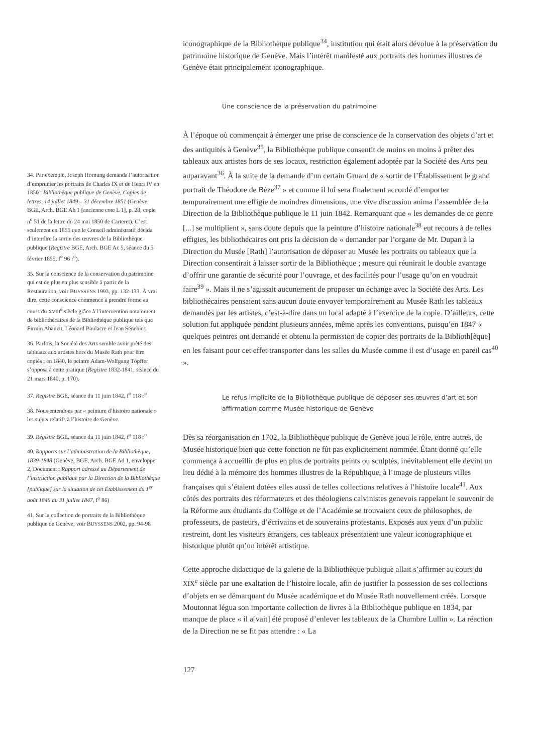34. Par exemple, Joseph Hornung demanda l’autorisation d’emprunter les portraits de Charles IX et de Henri IV en 1850 : Bibliothèque publique de Genève, Copies de lettres, 14 juillet 1849 – 31 décembre 1851 (Genève, BGE, Arch. BGE Ah 1 [ancienne cote L 1], p. 28, copie n<sup>o</sup> 51 de la lettre du 24 mai 1850 de Carteret). C’est seulement en 1855 que le Conseil administratif décida d’interdire la sortie des œuvres de la Bibliothèque publique (Registre BGE, Arch. BGE Ac 5, séance du 5 février 1855, f<sup>o</sup> 96 r<sup>o</sup>).
35. Sur la conscience de la conservation du patrimoine qui est de plus en plus sensible à partir de la Restauration, voir BUYSSENS 1993, pp. 132-133. À vrai dire, cette conscience commence à prendre forme au cours du XVIII<sup>e</sup> siècle grâce à l’intervention notamment de bibliothécaires de la Bibliothèque publique tels que Firmin Abauzit, Léonard Baulacre et Jean Sénebier.
36. Parfois, la Société des Arts semble avoir prêté des tableaux aux artistes hors du Musée Rath pour être copiés ; en 1840, le peintre Adam-Wolfgang Töpffer s’opposa à cette pratique (Registre 1832-1841, séance du 21 mars 1840, p. 170).
37. Registre BGE, séance du 11 juin 1842, f<sup>o</sup> 118 r<sup>o</sup>
38. Nous entendons par « peinture d’histoire nationale » les sujets relatifs à l’histoire de Genève.
39. Registre BGE, séance du 11 juin 1842, f<sup>o</sup> 118 r<sup>o</sup>
40. Rapports sur l’administration de la Bibliothèque, 1839-1848 (Genève, BGE, Arch. BGE Ad 1, enveloppe 2, Document : Rapport adressé au Département de l’instruction publique par la Direction de la Bibliothèque [publique] sur la situation de cet Établissement du 1<sup>er</sup> août 1846 au 31 juillet 1847, f<sup>o</sup> 86)
41. Sur la collection de portraits de la Bibliothèque publique de Genève, voir BUYSSENS 2002, pp. 94-98
iconographique de la Bibliothèque publique<sup>34</sup>, institution qui était alors dévolue à la préservation du patrimoine historique de Genève. Mais l’intérêt manifesté aux portraits des hommes illustres de Genève était principalement iconographique.
Une conscience de la préservation du patrimoine
À l’époque où commençait à émerger une prise de conscience de la conservation des objets d’art et des antiquités à Genève<sup>35</sup>, la Bibliothèque publique consentit de moins en moins à prêter des tableaux aux artistes hors de ses locaux, restriction également adoptée par la Société des Arts peu auparavant<sup>36</sup>. À la suite de la demande d’un certain Gruard de « sortir de l’Établissement le grand portrait de Théodore de Bèze<sup>37</sup> » et comme il lui sera finalement accordé d’emporter temporairement une effigie de moindres dimensions, une vive discussion anima l’assemblée de la Direction de la Bibliothèque publique le 11 juin 1842. Remarquant que « les demandes de ce genre [...] se multiplient », sans doute depuis que la peinture d’histoire nationale<sup>38</sup> eut recours à de telles effigies, les bibliothécaires ont pris la décision de « demander par l’organe de Mr. Dupan à la Direction du Musée [Rath] l’autorisation de déposer au Musée les portraits ou tableaux que la Direction consentirait à laisser sortir de la Bibliothèque ; mesure qui réunirait le double avantage d’offrir une garantie de sécurité pour l’ouvrage, et des facilités pour l’usage qu’on en voudrait faire<sup>39</sup> ». Mais il ne s’agissait aucunement de proposer un échange avec la Société des Arts. Les bibliothécaires pensaient sans aucun doute envoyer temporairement au Musée Rath les tableaux demandés par les artistes, c’est-à-dire dans un local adapté à l’exercice de la copie. D’ailleurs, cette solution fut appliquée pendant plusieurs années, même après les conventions, puisqu’en 1847 « quelques peintres ont demandé et obtenu la permission de copier des portraits de la Biblioth[èque] en les faisant pour cet effet transporter dans les salles du Musée comme il est d’usage en pareil cas<sup>40</sup> ».
Le refus implicite de la Bibliothèque publique de déposer ses œuvres d’art et son affirmation comme Musée historique de Genève
Dès sa réorganisation en 1702, la Bibliothèque publique de Genève joua le rôle, entre autres, de Musée historique bien que cette fonction ne fût pas explicitement nommée. Étant donné qu’elle commença à accueillir de plus en plus de portraits peints ou sculptés, inévitablement elle devint un lieu dédié à la mémoire des hommes illustres de la République, à l’image de plusieurs villes françaises qui s’étaient dotées elles aussi de telles collections relatives à l’histoire locale<sup>41</sup>. Aux côtés des portraits des réformateurs et des théologiens calvinistes genevois rappelant le souvenir de la Réforme aux étudiants du Collège et de l’Académie se trouvaient ceux de philosophes, de professeurs, de pasteurs, d’écrivains et de souverains protestants. Exposés aux yeux d’un public restreint, dont les visiteurs étrangers, ces tableaux présentaient une valeur iconographique et historique plutôt qu’un intérêt artistique.
Cette approche didactique de la galerie de la Bibliothèque publique allait s’affirmer au cours du XIX<sup>e</sup> siècle par une exaltation de l’histoire locale, afin de justifier la possession de ses collections d’objets en se démarquant du Musée académique et du Musée Rath nouvellement créés. Lorsque Moutonnat légua son importante collection de livres à la Bibliothèque publique en 1834, par manque de place « il a[vait] été proposé d’enlever les tableaux de la Chambre Lullin ». La réaction de la Direction ne se fit pas attendre : « La
127